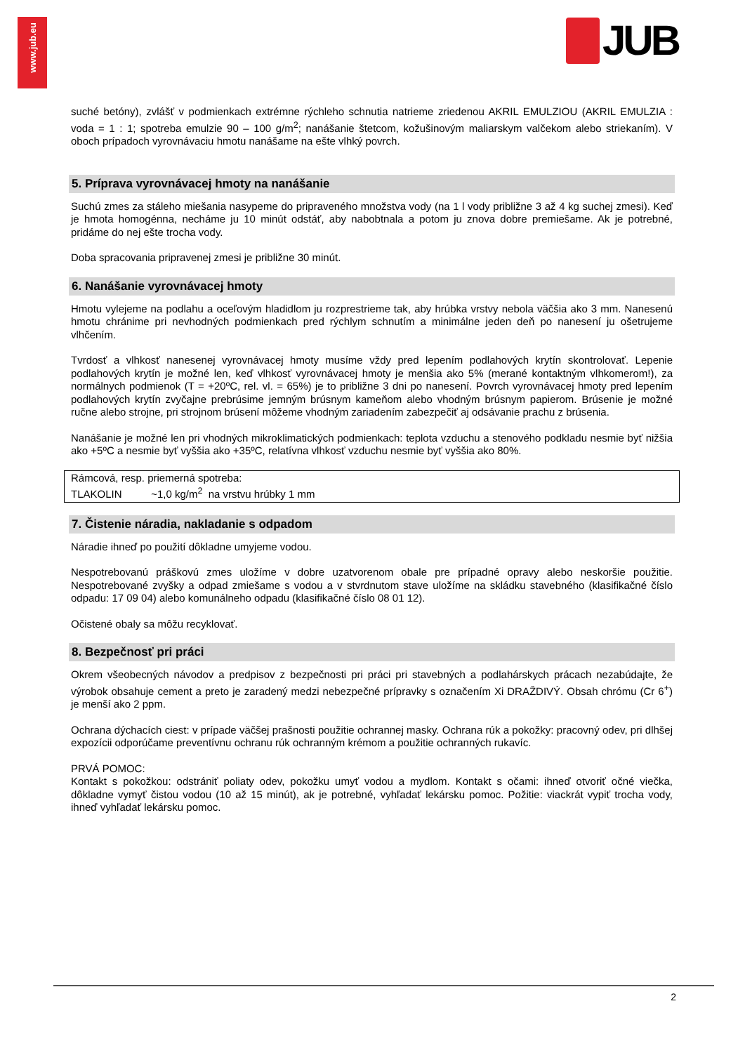www.jub.eu
JUB
suché betóny), zvlášť v podmienkach extrémne rýchleho schnutia natrieme zriedenou AKRIL EMULZIOU (AKRIL EMULZIA : voda = 1 : 1; spotreba emulzie 90 – 100 g/m<sup>2</sup>; nanášanie štetcom, kožušinovým maliarskym valčekom alebo striekaním). V oboch prípadoch vyrovnávaciu hmotu nanášame na ešte vlhký povrch.
5. Príprava vyrovnávacej hmoty na nanášanie
Suchú zmes za stáleho miešania nasypeme do pripraveného množstva vody (na 1 l vody približne 3 až 4 kg suchej zmesi). Keď je hmota homogénna, necháme ju 10 minút odstáť, aby nabobtnala a potom ju znova dobre premiešame. Ak je potrebné, pridáme do nej ešte trocha vody.
Doba spracovania pripravenej zmesi je približne 30 minút.
6. Nanášanie vyrovnávacej hmoty
Hmotu vylejeme na podlahu a oceľovým hladidlom ju rozprestrieme tak, aby hrúbka vrstvy nebola väčšia ako 3 mm. Nanesenú hmotu chránime pri nevhodných podmienkach pred rýchlym schnutím a minimálne jeden deň po nanesení ju ošetrujeme vlhčením.
Tvrdosť a vlhkosť nanesenej vyrovnávacej hmoty musíme vždy pred lepením podlahových krytín skontrolovať. Lepenie podlahových krytín je možné len, keď vlhkosť vyrovnávacej hmoty je menšia ako 5% (merané kontaktným vlhkomerom!), za normálnych podmienok (T = +20ºC, rel. vl. = 65%) je to približne 3 dni po nanesení. Povrch vyrovnávacej hmoty pred lepením podlahových krytín zvyčajne prebrúsime jemným brúsnym kameňom alebo vhodným brúsnym papierom. Brúsenie je možné ručne alebo strojne, pri strojnom brúsení môžeme vhodným zariadením zabezpečiť aj odsávanie prachu z brúsenia.
Nanášanie je možné len pri vhodných mikroklimatických podmienkach: teplota vzduchu a stenového podkladu nesmie byť nižšia ako +5ºC a nesmie byť vyššia ako +35ºC, relatívna vlhkosť vzduchu nesmie byť vyššia ako 80%.
Rámcová, resp. priemerná spotreba:
TLAKOLIN ~1,0 kg/m<sup>2</sup> na vrstvu hrúbky 1 mm
7. Čistenie náradia, nakladanie s odpadom
Náradie ihneď po použití dôkladne umyjeme vodou.
Nespotrebovanú práškovú zmes uložíme v dobre uzatvorenom obale pre prípadné opravy alebo neskoršie použitie. Nespotrebované zvyšky a odpad zmiešame s vodou a v stvrdnutom stave uložíme na skládku stavebného (klasifikačné číslo odpadu: 17 09 04) alebo komunálneho odpadu (klasifikačné číslo 08 01 12).
Očistené obaly sa môžu recyklovať.
8. Bezpečnosť pri práci
Okrem všeobecných návodov a predpisov z bezpečnosti pri práci pri stavebných a podlahárskych prácach nezabúdajte, že výrobok obsahuje cement a preto je zaradený medzi nebezpečné prípravky s označením Xi DRAŽDIVÝ. Obsah chrómu (Cr 6<sup>+</sup>) je menší ako 2 ppm.
Ochrana dýchacích ciest: v prípade väčšej prašnosti použitie ochrannej masky. Ochrana rúk a pokožky: pracovný odev, pri dlhšej expozícii odporúčame preventívnu ochranu rúk ochranným krémom a použitie ochranných rukavíc.
PRVÁ POMOC:
Kontakt s pokožkou: odstrániť poliaty odev, pokožku umyť vodou a mydlom. Kontakt s očami: ihneď otvoriť očné viečka, dôkladne vymyť čistou vodou (10 až 15 minút), ak je potrebné, vyhľadať lekársku pomoc. Požitie: viackrát vypiť trocha vody, ihneď vyhľadať lekársku pomoc.
2